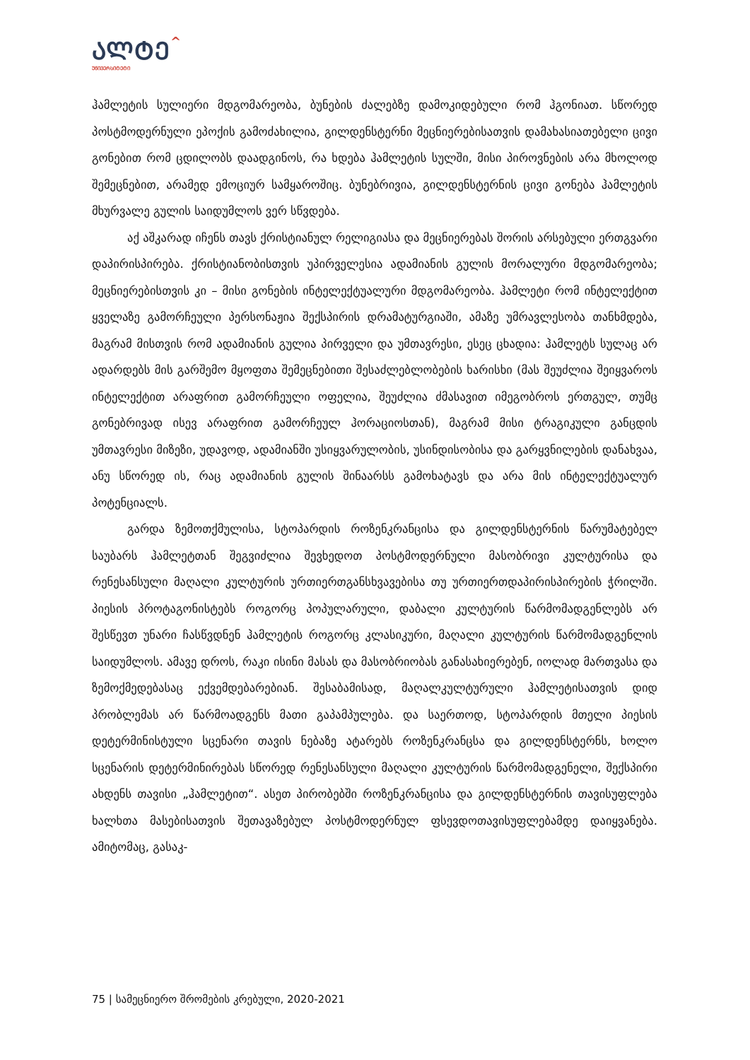ᲐᲚᲢᲔ^
ᲣᲜᲘᲕᲔᲠᲡᲘᲢᲔᲢᲘ
ჰამლეტის სულიერი მდგომარეობა, ბუნების ძალებზე დამოკიდებული რომ ჰგონიათ. სწორედ პოსტმოდერნული ეპოქის გამოძახილია, გილდენსტერნი მეცნიერებისათვის დამახასიათებელი ცივი გონებით რომ ცდილობს დაადგინოს, რა ხდება ჰამლეტის სულში, მისი პიროვნების არა მხოლოდ შემეცნებით, არამედ ემოციურ სამყაროშიც. ბუნებრივია, გილდენსტერნის ცივი გონება ჰამლეტის მხურვალე გულის საიდუმლოს ვერ სწვდება.
აქ აშკარად იჩენს თავს ქრისტიანულ რელიგიასა და მეცნიერებას შორის არსებული ერთგვარი დაპირისპირება. ქრისტიანობისთვის უპირველესია ადამიანის გულის მორალური მდგომარეობა; მეცნიერებისთვის კი – მისი გონების ინტელექტუალური მდგომარეობა. ჰამლეტი რომ ინტელექტით ყველაზე გამორჩეული პერსონაჟია შექსპირის დრამატურგიაში, ამაზე უმრავლესობა თანხმდება, მაგრამ მისთვის რომ ადამიანის გულია პირველი და უმთავრესი, ესეც ცხადია: ჰამლეტს სულაც არ ადარდებს მის გარშემო მყოფთა შემეცნებითი შესაძლებლობების ხარისხი (მას შეუძლია შეიყვაროს ინტელექტით არაფრით გამორჩეული ოფელია, შეუძლია ძმასავით იმეგობროს ერთგულ, თუმც გონებრივად ისევ არაფრით გამორჩეულ ჰორაციოსთან), მაგრამ მისი ტრაგიკული განცდის უმთავრესი მიზეზი, უდავოდ, ადამიანში უსიყვარულობის, უსინდისობისა და გარყვნილების დანახვაა, ანუ სწორედ ის, რაც ადამიანის გულის შინაარსს გამოხატავს და არა მის ინტელექტუალურ პოტენციალს.
გარდა ზემოთქმულისა, სტოპარდის როზენკრანცისა და გილდენსტერნის წარუმატებელ საუბარს ჰამლეტთან შეგვიძლია შევხედოთ პოსტმოდერნული მასობრივი კულტურისა და რენესანსული მაღალი კულტურის ურთიერთგანსხვავებისა თუ ურთიერთდაპირისპირების ჭრილში. პიესის პროტაგონისტებს როგორც პოპულარული, დაბალი კულტურის წარმომადგენლებს არ შესწევთ უნარი ჩასწვდნენ ჰამლეტის როგორც კლასიკური, მაღალი კულტურის წარმომადგენლის საიდუმლოს. ამავე დროს, რაკი ისინი მასას და მასობრიობას განასახიერებენ, იოლად მართვასა და ზემოქმედებასაც ექვემდებარებიან. შესაბამისად, მაღალკულტურული ჰამლეტისათვის დიდ პრობლემას არ წარმოადგენს მათი გაპამპულება. და საერთოდ, სტოპარდის მთელი პიესის დეტერმინისტული სცენარი თავის ნებაზე ატარებს როზენკრანცსა და გილდენსტერნს, ხოლო სცენარის დეტერმინირებას სწორედ რენესანსული მაღალი კულტურის წარმომადგენელი, შექსპირი ახდენს თავისი „ჰამლეტით“. ასეთ პირობებში როზენკრანცისა და გილდენსტერნის თავისუფლება ხალხთა მასებისათვის შეთავაზებულ პოსტმოდერნულ ფსევდოთავისუფლებამდე დაიყვანება. ამიტომაც, გასაკ-
75 | სამეცნიერო შრომების კრებული, 2020-2021